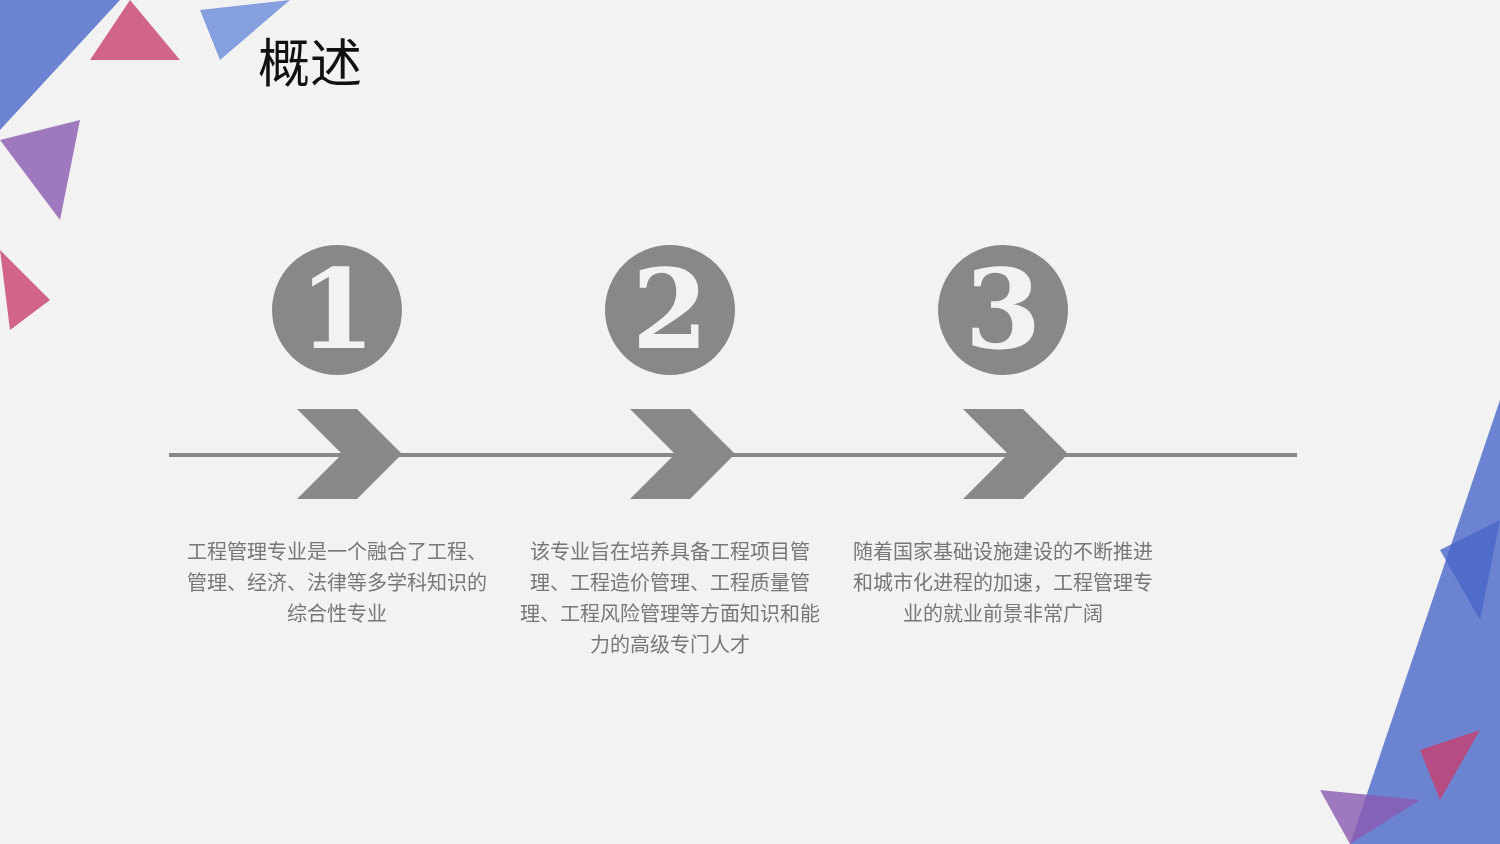概述
1
工程管理专业是一个融合了工程、管理、经济、法律等多学科知识的综合性专业
2
该专业旨在培养具备工程项目管理、工程造价管理、工程质量管理、工程风险管理等方面知识和能力的高级专门人才
3
随着国家基础设施建设的不断推进和城市化进程的加速，工程管理专业的就业前景非常广阔